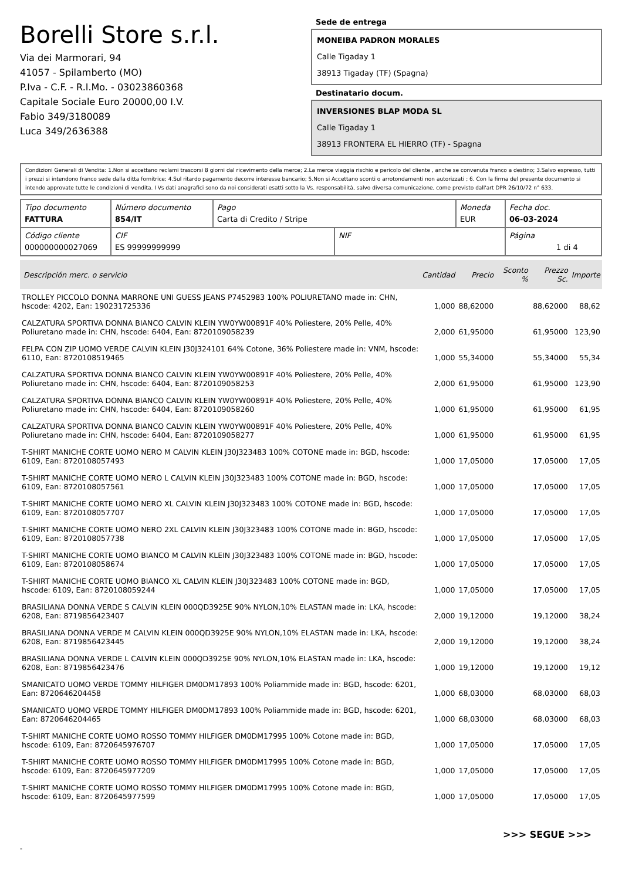Borelli Store s.r.l.
Via dei Marmorari, 94
41057 - Spilamberto (MO)
P.Iva - C.F. - R.I.Mo. - 03023860368
Capitale Sociale Euro 20000,00 I.V.
Fabio 349/3180089
Luca 349/2636388
Sede de entrega
MONEIBA PADRON MORALES
Calle Tigaday 1
38913 Tigaday (TF) (Spagna)
Destinatario docum.
INVERSIONES BLAP MODA SL
Calle Tigaday 1
38913 FRONTERA EL HIERRO (TF) - Spagna
Condizioni Generali di Vendita: 1.Non si accettano reclami trascorsi 8 giorni dal ricevimento della merce; 2.La merce viaggia rischio e pericolo del cliente , anche se convenuta franco a destino; 3.Salvo espresso, tutti i prezzi si intendono franco sede dalla ditta fornitrice; 4.Sul ritardo pagamento decorre interesse bancario; 5.Non si Accettano sconti o arrotondamenti non autorizzati ; 6. Con la firma del presente documento si intendo approvate tutte le condizioni di vendita. I Vs dati anagrafici sono da noi considerati esatti sotto la Vs. responsabilità, salvo diversa comunicazione, come previsto dall'art DPR 26/10/72 n° 633.
| Tipo documento FATTURA | Número documento 854/IT | Pago Carta di Credito / Stripe | | Moneda EUR | Fecha doc. 06-03-2024 |
| Código cliente 000000000027069 | CIF ES 99999999999 | | NIF | | Página 1 di 4 |
| Descripción merc. o servicio | Cantidad | Precio | Sconto % | Prezzo Sc. | Importe |
| --- | --- | --- | --- | --- | --- |
| TROLLEY PICCOLO DONNA MARRONE UNI GUESS JEANS P7452983 100% POLIURETANO made in: CHN, hscode: 4202, Ean: 190231725336 | 1,000 | 88,62000 | | 88,62000 | 88,62 |
| CALZATURA SPORTIVA DONNA BIANCO CALVIN KLEIN YW0YW00891F 40% Poliestere, 20% Pelle, 40% Poliuretano made in: CHN, hscode: 6404, Ean: 8720109058239 | 2,000 | 61,95000 | | 61,95000 | 123,90 |
| FELPA CON ZIP UOMO VERDE CALVIN KLEIN J30J324101 64% Cotone, 36% Poliestere made in: VNM, hscode: 6110, Ean: 8720108519465 | 1,000 | 55,34000 | | 55,34000 | 55,34 |
| CALZATURA SPORTIVA DONNA BIANCO CALVIN KLEIN YW0YW00891F 40% Poliestere, 20% Pelle, 40% Poliuretano made in: CHN, hscode: 6404, Ean: 8720109058253 | 2,000 | 61,95000 | | 61,95000 | 123,90 |
| CALZATURA SPORTIVA DONNA BIANCO CALVIN KLEIN YW0YW00891F 40% Poliestere, 20% Pelle, 40% Poliuretano made in: CHN, hscode: 6404, Ean: 8720109058260 | 1,000 | 61,95000 | | 61,95000 | 61,95 |
| CALZATURA SPORTIVA DONNA BIANCO CALVIN KLEIN YW0YW00891F 40% Poliestere, 20% Pelle, 40% Poliuretano made in: CHN, hscode: 6404, Ean: 8720109058277 | 1,000 | 61,95000 | | 61,95000 | 61,95 |
| T-SHIRT MANICHE CORTE UOMO NERO M CALVIN KLEIN J30J323483 100% COTONE made in: BGD, hscode: 6109, Ean: 8720108057493 | 1,000 | 17,05000 | | 17,05000 | 17,05 |
| T-SHIRT MANICHE CORTE UOMO NERO L CALVIN KLEIN J30J323483 100% COTONE made in: BGD, hscode: 6109, Ean: 8720108057561 | 1,000 | 17,05000 | | 17,05000 | 17,05 |
| T-SHIRT MANICHE CORTE UOMO NERO XL CALVIN KLEIN J30J323483 100% COTONE made in: BGD, hscode: 6109, Ean: 8720108057707 | 1,000 | 17,05000 | | 17,05000 | 17,05 |
| T-SHIRT MANICHE CORTE UOMO NERO 2XL CALVIN KLEIN J30J323483 100% COTONE made in: BGD, hscode: 6109, Ean: 8720108057738 | 1,000 | 17,05000 | | 17,05000 | 17,05 |
| T-SHIRT MANICHE CORTE UOMO BIANCO M CALVIN KLEIN J30J323483 100% COTONE made in: BGD, hscode: 6109, Ean: 8720108058674 | 1,000 | 17,05000 | | 17,05000 | 17,05 |
| T-SHIRT MANICHE CORTE UOMO BIANCO XL CALVIN KLEIN J30J323483 100% COTONE made in: BGD, hscode: 6109, Ean: 8720108059244 | 1,000 | 17,05000 | | 17,05000 | 17,05 |
| BRASILIANA DONNA VERDE S CALVIN KLEIN 000QD3925E 90% NYLON,10% ELASTAN made in: LKA, hscode: 6208, Ean: 8719856423407 | 2,000 | 19,12000 | | 19,12000 | 38,24 |
| BRASILIANA DONNA VERDE M CALVIN KLEIN 000QD3925E 90% NYLON,10% ELASTAN made in: LKA, hscode: 6208, Ean: 8719856423445 | 2,000 | 19,12000 | | 19,12000 | 38,24 |
| BRASILIANA DONNA VERDE L CALVIN KLEIN 000QD3925E 90% NYLON,10% ELASTAN made in: LKA, hscode: 6208, Ean: 8719856423476 | 1,000 | 19,12000 | | 19,12000 | 19,12 |
| SMANICATO UOMO VERDE TOMMY HILFIGER DM0DM17893 100% Poliammide made in: BGD, hscode: 6201, Ean: 8720646204458 | 1,000 | 68,03000 | | 68,03000 | 68,03 |
| SMANICATO UOMO VERDE TOMMY HILFIGER DM0DM17893 100% Poliammide made in: BGD, hscode: 6201, Ean: 8720646204465 | 1,000 | 68,03000 | | 68,03000 | 68,03 |
| T-SHIRT MANICHE CORTE UOMO ROSSO TOMMY HILFIGER DM0DM17995 100% Cotone made in: BGD, hscode: 6109, Ean: 8720645976707 | 1,000 | 17,05000 | | 17,05000 | 17,05 |
| T-SHIRT MANICHE CORTE UOMO ROSSO TOMMY HILFIGER DM0DM17995 100% Cotone made in: BGD, hscode: 6109, Ean: 8720645977209 | 1,000 | 17,05000 | | 17,05000 | 17,05 |
| T-SHIRT MANICHE CORTE UOMO ROSSO TOMMY HILFIGER DM0DM17995 100% Cotone made in: BGD, hscode: 6109, Ean: 8720645977599 | 1,000 | 17,05000 | | 17,05000 | 17,05 |
>>> SEGUE >>>
-